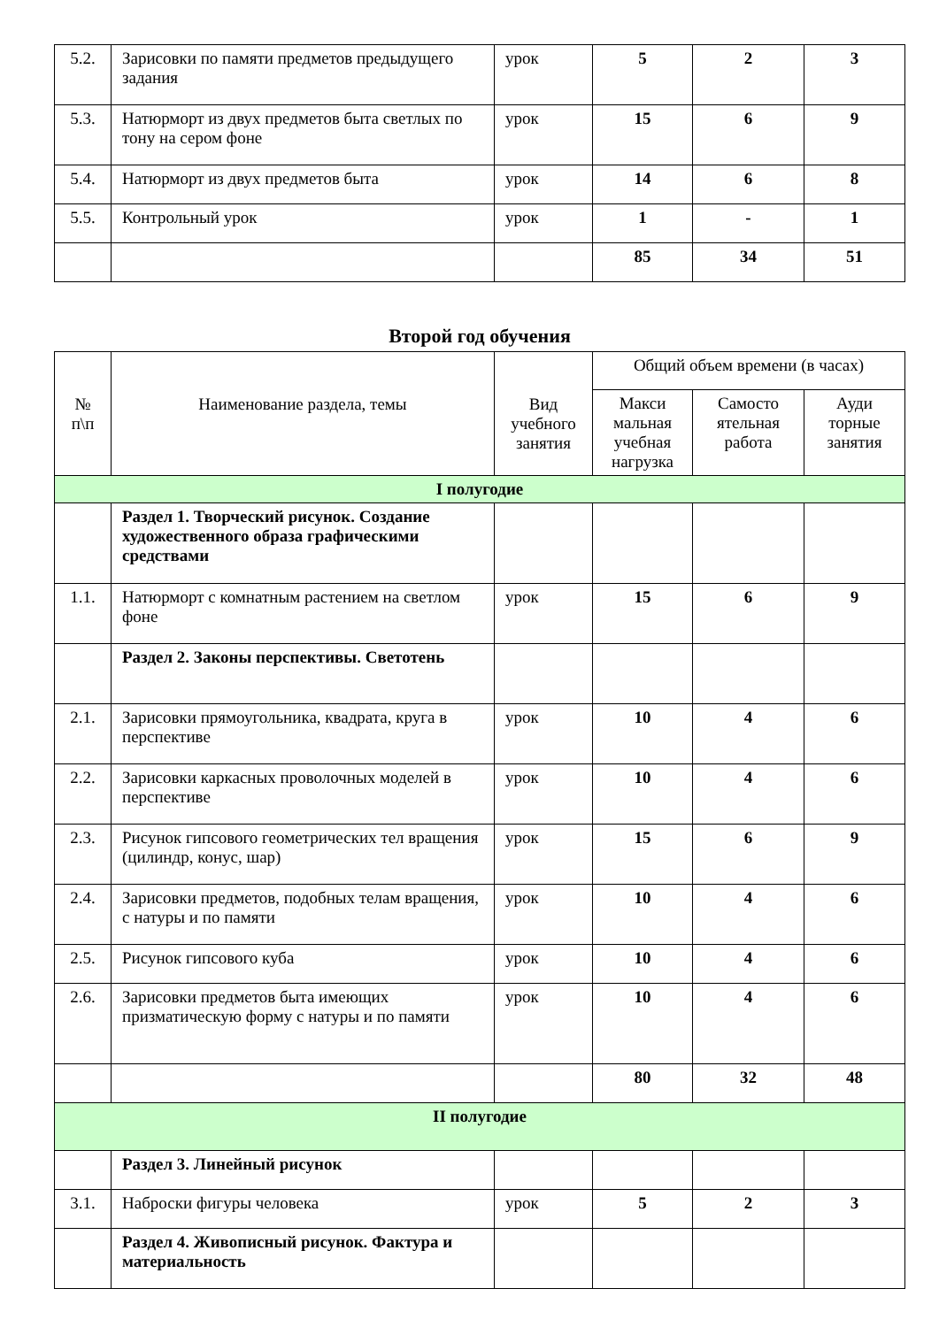| 5.2. | Зарисовки по памяти предметов предыдущего задания | урок | 5 | 2 | 3 |
| 5.3. | Натюрморт из двух предметов быта светлых по тону на сером фоне | урок | 15 | 6 | 9 |
| 5.4. | Натюрморт из двух предметов быта | урок | 14 | 6 | 8 |
| 5.5. | Контрольный урок | урок | 1 | - | 1 |
| | | | 85 | 34 | 51 |
Второй год обучения
| № п\п | Наименование раздела, темы | Вид учебного занятия | Общий объем времени (в часах) | | |
| | | | Макси мальная учебная нагрузка | Самосто ятельная работа | Ауди торные занятия |
| I полугодие | | | | | |
| | Раздел 1. Творческий рисунок. Создание художественного образа графическими средствами | | | | |
| 1.1. | Натюрморт с комнатным растением на светлом фоне | урок | 15 | 6 | 9 |
| | Раздел 2. Законы перспективы. Светотень | | | | |
| 2.1. | Зарисовки прямоугольника, квадрата, круга в перспективе | урок | 10 | 4 | 6 |
| 2.2. | Зарисовки каркасных проволочных моделей в перспективе | урок | 10 | 4 | 6 |
| 2.3. | Рисунок гипсового геометрических тел вращения (цилиндр, конус, шар) | урок | 15 | 6 | 9 |
| 2.4. | Зарисовки предметов, подобных телам вращения, с натуры и по памяти | урок | 10 | 4 | 6 |
| 2.5. | Рисунок гипсового куба | урок | 10 | 4 | 6 |
| 2.6. | Зарисовки предметов быта имеющих призматическую форму с натуры и по памяти | урок | 10 | 4 | 6 |
| | | | 80 | 32 | 48 |
| II полугодие | | | | | |
| | Раздел 3. Линейный рисунок | | | | |
| 3.1. | Наброски фигуры человека | урок | 5 | 2 | 3 |
| | Раздел 4. Живописный рисунок. Фактура и материальность | | | | |